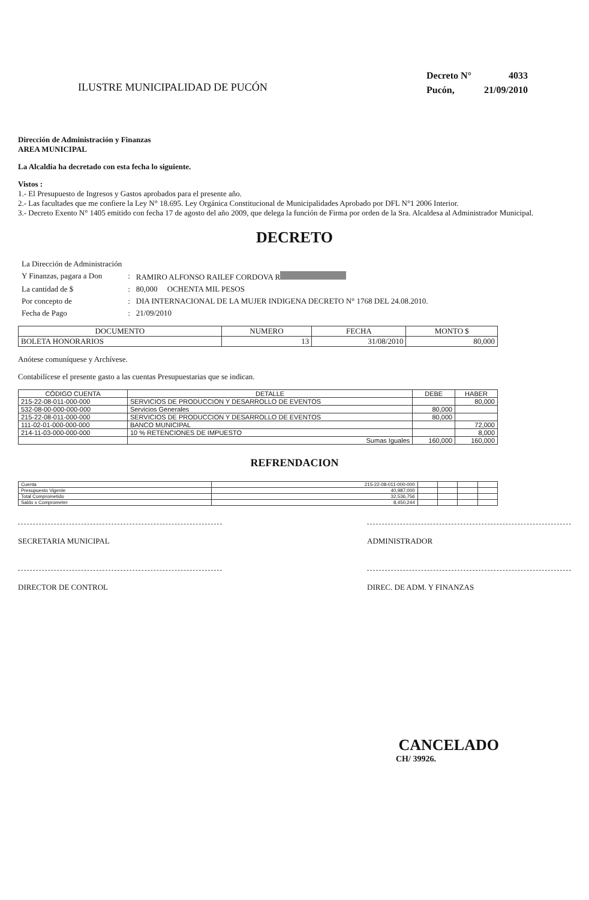ILUSTRE MUNICIPALIDAD DE PUCÓN
| Decreto N° | 4033 |
| Pucón, | 21/09/2010 |
Dirección de Administración y Finanzas
AREA MUNICIPAL
La Alcaldía ha decretado con esta fecha lo siguiente.
Vistos :
1.- El Presupuesto de Ingresos y Gastos aprobados para el presente año.
2.- Las facultades que me confiere la Ley N° 18.695. Ley Orgánica Constitucional de Municipalidades Aprobado por DFL N°1 2006 Interior.
3.- Decreto Exento N° 1405 emitido con fecha 17 de agosto del año 2009, que delega la función de Firma por orden de la Sra. Alcaldesa al Administrador Municipal.
DECRETO
| La Dirección de Administración | | |
| Y Finanzas, pagara a Don | : | RAMIRO ALFONSO RAILEF CORDOVA R |
| La cantidad de $ | : | 80,000 OCHENTA MIL PESOS |
| Por concepto de | : | DIA INTERNACIONAL DE LA MUJER INDIGENA DECRETO N° 1768 DEL 24.08.2010. |
| Fecha de Pago | : | 21/09/2010 |
| DOCUMENTO | NUMERO | FECHA | MONTO $ |
| --- | --- | --- | --- |
| BOLETA HONORARIOS | 13 | 31/08/2010 | 80,000 |
Anótese comuníquese y Archívese.
Contabilícese el presente gasto a las cuentas Presupuestarias que se indican.
| CÓDIGO CUENTA | DETALLE | DEBE | HABER |
| --- | --- | --- | --- |
| 215-22-08-011-000-000 | SERVICIOS DE PRODUCCION Y DESARROLLO DE EVENTOS | | 80,000 |
| 532-08-00-000-000-000 | Servicios Generales | 80,000 | |
| 215-22-08-011-000-000 | SERVICIOS DE PRODUCCION Y DESARROLLO DE EVENTOS | 80,000 | |
| 111-02-01-000-000-000 | BANCO MUNICIPAL | | 72,000 |
| 214-11-03-000-000-000 | 10 % RETENCIONES DE IMPUESTO | | 8,000 |
| | Sumas Iguales | 160,000 | 160,000 |
REFRENDACION
| Cuenta | 215-22-08-011-000-000 | | | | |
| Presupuesto Vigente | 40,987,000 | | | | |
| Total Comprometido | 32,536,756 | | | | |
| Saldo x Comprometer | 8,450,244 | | | | |
SECRETARIA MUNICIPAL ADMINISTRADOR
DIRECTOR DE CONTROL DIREC. DE ADM. Y FINANZAS
CANCELADO
CH/ 39926.